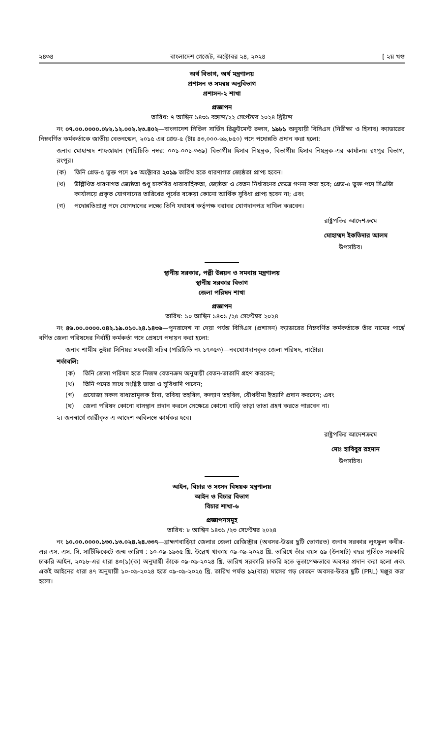২৪৩৪ বাংলাদেশ গেজেট, অক্টোবর ২৪, ২০২৪ [ ২য় খণ্ড
অর্থ বিভাগ, অর্থ মন্ত্রণালয়
প্রশাসন ও সমন্বয় অনুবিভাগ
প্রশাসন-২ শাখা
প্রজ্ঞাপন
তারিখ: ৭ আশ্বিন ১৪৩১ বঙ্গাব্দ/২২ সেপ্টেম্বর ২০২৪ খ্রিষ্টাব্দ
নং ০৭.০০.০০০০.০৮২.১২.০০২.২৩.৪০২—বাংলাদেশ সিভিল সার্ভিস রিক্রুটমেন্ট রুলস, ১৯৮১ অনুযায়ী বিসিএস (নিরীক্ষা ও হিসাব) ক্যাডারের নিম্নবর্ণিত কর্মকর্তাকে জাতীয় বেতনস্কেল, ২০১৫ এর গ্রেড-৫ (টাঃ ৪৩,০০০-৬৯,৮৫০) পদে পদোন্নতি প্রদান করা হলো:
জনাব মোহাম্মদ শাহজাহান (পরিচিতি নম্বর: ০০১-০০১-৩৬৯) বিভাগীয় হিসাব নিয়ন্ত্রক, বিভাগীয় হিসাব নিয়ন্ত্রক-এর কার্যালয় রংপুর বিভাগ, রংপুর।
(ক) তিনি গ্রেড-৫ ভুক্ত পদে ১৩ অক্টোবর ২০১৯ তারিখ হতে ধারণাগত জ্যেষ্ঠতা প্রাপ্য হবেন।
(খ) উল্লিখিত ধারণাগত জ্যেষ্ঠতা শুধু চাকরির ধারাবাহিকতা, জ্যেষ্ঠতা ও বেতন নির্ধারণের ক্ষেত্রে গণনা করা হবে; গ্রেড-৫ ভুক্ত পদে সিএজি কার্যালয়ে প্রকৃত যোগদানের তারিখের পূর্বের বকেয়া কোনো আর্থিক সুবিধা প্রাপ্য হবেন না; এবং
(গ) পদোন্নতিপ্রাপ্ত পদে যোগদানের লক্ষ্যে তিনি যথাযথ কর্তৃপক্ষ বরাবর যোগদানপত্র দাখিল করবেন।
রাষ্ট্রপতির আদেশক্রমে
মোহাম্মদ ইকতিদার আলম
উপসচিব।
স্থানীয় সরকার, পল্লী উন্নয়ন ও সমবায় মন্ত্রণালয়
স্থানীয় সরকার বিভাগ
জেলা পরিষদ শাখা
প্রজ্ঞাপন
তারিখ: ১০ আশ্বিন ১৪৩১ /২৫ সেপ্টেম্বর ২০২৪
নং ৪৬.০০.০০০০.০৪২.১৯.০১০.২৪.১৪৩৬—পুনরাদেশ না দেয়া পর্যন্ত বিসিএস (প্রশাসন) ক্যাডারের নিম্নবর্ণিত কর্মকর্তাকে তাঁর নামের পার্শ্বে বর্ণিত জেলা পরিষদের নির্বাহী কর্মকর্তা পদে প্রেষণে পদায়ন করা হলো:
জনাব শামীম ভূইয়া সিনিয়র সহকারী সচিব (পরিচিতি নং ১৭৩৫৩)—নবযোগদানকৃত জেলা পরিষদ, নাটোর।
শর্তাবলি:
(ক) তিনি জেলা পরিষদ হতে নিজস্ব বেতনক্রম অনুযায়ী বেতন-ভাতাদি গ্রহণ করবেন;
(খ) তিনি পদের সাথে সংশ্লিষ্ট ভাতা ও সুবিধাদি পাবেন;
(গ) প্রযোজ্য সকল বাধ্যতামূলক চাঁদা, ভবিষ্য তহবিল, কল্যাণ তহবিল, যৌথবীমা ইত্যাদি প্রদান করবেন; এবং
(ঘ) জেলা পরিষদ কোনো বাসস্থান প্রদান করলে সেক্ষেত্রে কোনো বাড়ি ভাড়া ভাতা গ্রহণ করতে পারবেন না।
২। জনস্বার্থে জারীকৃত এ আদেশ অবিলম্বে কার্যকর হবে।
রাষ্ট্রপতির আদেশক্রমে
মোঃ হাবিবুর রহমান
উপসচিব।
আইন, বিচার ও সংসদ বিষয়ক মন্ত্রণালয়
আইন ও বিচার বিভাগ
বিচার শাখা-৬
প্রজ্ঞাপনসমূহ
তারিখ: ৮ আশ্বিন ১৪৩১ /২৩ সেপ্টেম্বর ২০২৪
নং ১০.০০.০০০০.১৩০.১৩.০২৪.২৪.৩৩৭—ব্রাহ্মণবাড়িয়া জেলার জেলা রেজিস্ট্রার (অবসর-উত্তর ছুটি ভোগরত) জনাব সরকার লুৎফুল কবীর-এর এস. এস. সি. সার্টিফিকেটে জন্ম তারিখ : ১০-০৯-১৯৬৫ খ্রি. উল্লেখ থাকায় ০৯-০৯-২০২৪ খ্রি. তারিখে তাঁর বয়স ৫৯ (উনষাট) বছর পূর্তিতে সরকারি চাকরি আইন, ২০১৮-এর ধারা ৪৩(১)(ক) অনুযায়ী তাঁকে ০৯-০৯-২০২৪ খ্রি. তারিখ সরকারি চাকরি হতে ভূতাপেক্ষভাবে অবসর প্রদান করা হলো এবং একই আইনের ধারা ৪৭ অনুযায়ী ১০-০৯-২০২৪ হতে ০৯-০৯-২০২৫ খ্রি. তারিখ পর্যন্ত ১২(বার) মাসের গড় বেতনে অবসর-উত্তর ছুটি (PRL) মঞ্জুর করা হলো।